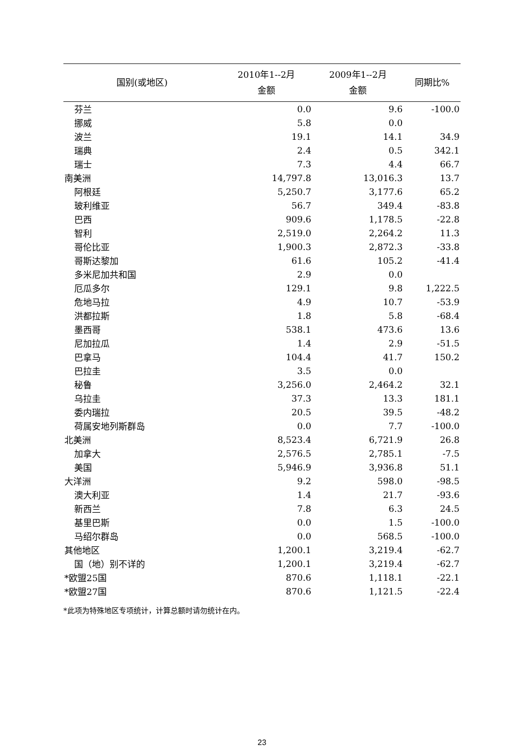| 国别(或地区) | 2010年1--2月 金额 | 2009年1--2月 金额 | 同期比% |
| --- | --- | --- | --- |
| 芬兰 | 0.0 | 9.6 | -100.0 |
| 挪威 | 5.8 | 0.0 | |
| 波兰 | 19.1 | 14.1 | 34.9 |
| 瑞典 | 2.4 | 0.5 | 342.1 |
| 瑞士 | 7.3 | 4.4 | 66.7 |
| 南美洲 | 14,797.8 | 13,016.3 | 13.7 |
| 阿根廷 | 5,250.7 | 3,177.6 | 65.2 |
| 玻利维亚 | 56.7 | 349.4 | -83.8 |
| 巴西 | 909.6 | 1,178.5 | -22.8 |
| 智利 | 2,519.0 | 2,264.2 | 11.3 |
| 哥伦比亚 | 1,900.3 | 2,872.3 | -33.8 |
| 哥斯达黎加 | 61.6 | 105.2 | -41.4 |
| 多米尼加共和国 | 2.9 | 0.0 | |
| 厄瓜多尔 | 129.1 | 9.8 | 1,222.5 |
| 危地马拉 | 4.9 | 10.7 | -53.9 |
| 洪都拉斯 | 1.8 | 5.8 | -68.4 |
| 墨西哥 | 538.1 | 473.6 | 13.6 |
| 尼加拉瓜 | 1.4 | 2.9 | -51.5 |
| 巴拿马 | 104.4 | 41.7 | 150.2 |
| 巴拉圭 | 3.5 | 0.0 | |
| 秘鲁 | 3,256.0 | 2,464.2 | 32.1 |
| 乌拉圭 | 37.3 | 13.3 | 181.1 |
| 委内瑞拉 | 20.5 | 39.5 | -48.2 |
| 荷属安地列斯群岛 | 0.0 | 7.7 | -100.0 |
| 北美洲 | 8,523.4 | 6,721.9 | 26.8 |
| 加拿大 | 2,576.5 | 2,785.1 | -7.5 |
| 美国 | 5,946.9 | 3,936.8 | 51.1 |
| 大洋洲 | 9.2 | 598.0 | -98.5 |
| 澳大利亚 | 1.4 | 21.7 | -93.6 |
| 新西兰 | 7.8 | 6.3 | 24.5 |
| 基里巴斯 | 0.0 | 1.5 | -100.0 |
| 马绍尔群岛 | 0.0 | 568.5 | -100.0 |
| 其他地区 | 1,200.1 | 3,219.4 | -62.7 |
| 国（地）别不详的 | 1,200.1 | 3,219.4 | -62.7 |
| *欧盟25国 | 870.6 | 1,118.1 | -22.1 |
| *欧盟27国 | 870.6 | 1,121.5 | -22.4 |
*此项为特殊地区专项统计，计算总额时请勿统计在内。
23